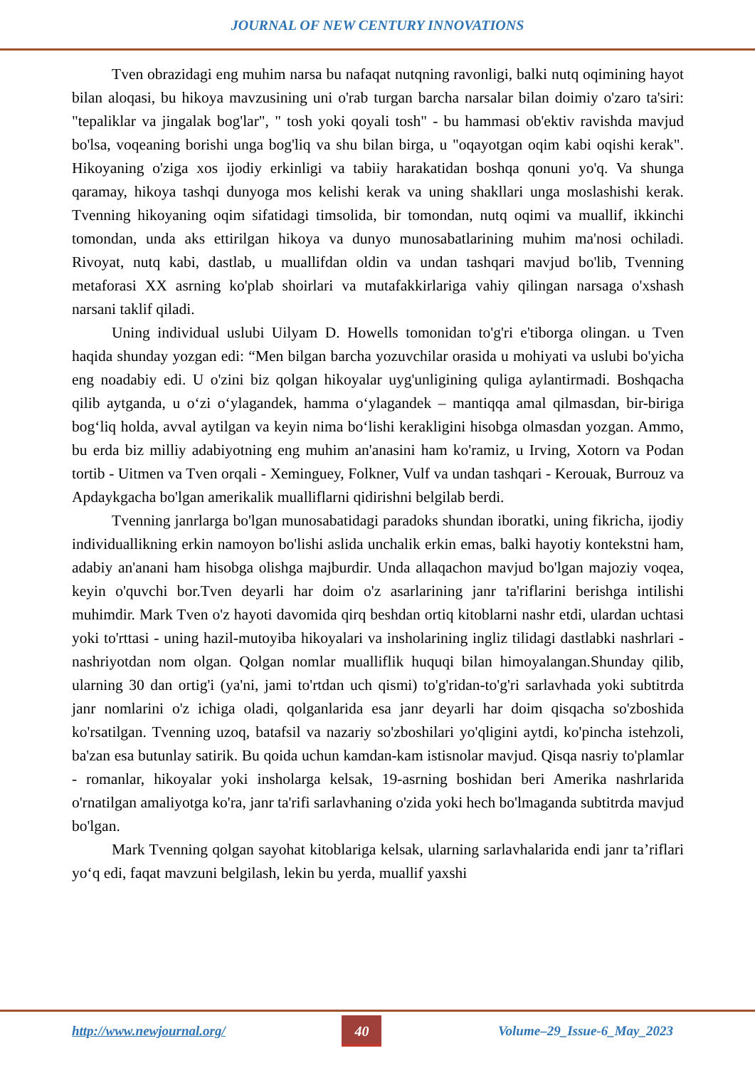JOURNAL OF NEW CENTURY INNOVATIONS
Tven obrazidagi eng muhim narsa bu nafaqat nutqning ravonligi, balki nutq oqimining hayot bilan aloqasi, bu hikoya mavzusining uni o'rab turgan barcha narsalar bilan doimiy o'zaro ta'siri: "tepaliklar va jingalak bog'lar", " tosh yoki qoyali tosh" - bu hammasi ob'ektiv ravishda mavjud bo'lsa, voqeaning borishi unga bog'liq va shu bilan birga, u "oqayotgan oqim kabi oqishi kerak". Hikoyaning o'ziga xos ijodiy erkinligi va tabiiy harakatidan boshqa qonuni yo'q. Va shunga qaramay, hikoya tashqi dunyoga mos kelishi kerak va uning shakllari unga moslashishi kerak. Tvenning hikoyaning oqim sifatidagi timsolida, bir tomondan, nutq oqimi va muallif, ikkinchi tomondan, unda aks ettirilgan hikoya va dunyo munosabatlarining muhim ma'nosi ochiladi. Rivoyat, nutq kabi, dastlab, u muallifdan oldin va undan tashqari mavjud bo'lib, Tvenning metaforasi XX asrning ko'plab shoirlari va mutafakkirlariga vahiy qilingan narsaga o'xshash narsani taklif qiladi.
Uning individual uslubi Uilyam D. Howells tomonidan to'g'ri e'tiborga olingan. u Tven haqida shunday yozgan edi: “Men bilgan barcha yozuvchilar orasida u mohiyati va uslubi bo'yicha eng noadabiy edi. U o'zini biz qolgan hikoyalar uyg'unligining quliga aylantirmadi. Boshqacha qilib aytganda, u o‘zi o‘ylagandek, hamma o‘ylagandek – mantiqqa amal qilmasdan, bir-biriga bog‘liq holda, avval aytilgan va keyin nima bo‘lishi kerakligini hisobga olmasdan yozgan. Ammo, bu erda biz milliy adabiyotning eng muhim an'anasini ham ko'ramiz, u Irving, Xotorn va Podan tortib - Uitmen va Tven orqali - Xeminguey, Folkner, Vulf va undan tashqari - Kerouak, Burrouz va Apdaykgacha bo'lgan amerikalik mualliflarni qidirishni belgilab berdi.
Tvenning janrlarga bo'lgan munosabatidagi paradoks shundan iboratki, uning fikricha, ijodiy individuallikning erkin namoyon bo'lishi aslida unchalik erkin emas, balki hayotiy kontekstni ham, adabiy an'anani ham hisobga olishga majburdir. Unda allaqachon mavjud bo'lgan majoziy voqea, keyin o'quvchi bor.Tven deyarli har doim o'z asarlarining janr ta'riflarini berishga intilishi muhimdir. Mark Tven o'z hayoti davomida qirq beshdan ortiq kitoblarni nashr etdi, ulardan uchtasi yoki to'rttasi - uning hazil-mutoyiba hikoyalari va insholarining ingliz tilidagi dastlabki nashrlari - nashriyotdan nom olgan. Qolgan nomlar mualliflik huquqi bilan himoyalangan.Shunday qilib, ularning 30 dan ortig'i (ya'ni, jami to'rtdan uch qismi) to'g'ridan-to'g'ri sarlavhada yoki subtitrda janr nomlarini o'z ichiga oladi, qolganlarida esa janr deyarli har doim qisqacha so'zboshida ko'rsatilgan. Tvenning uzoq, batafsil va nazariy so'zboshilari yo'qligini aytdi, ko'pincha istehzoli, ba'zan esa butunlay satirik. Bu qoida uchun kamdan-kam istisnolar mavjud. Qisqa nasriy to'plamlar - romanlar, hikoyalar yoki insholarga kelsak, 19-asrning boshidan beri Amerika nashrlarida o'rnatilgan amaliyotga ko'ra, janr ta'rifi sarlavhaning o'zida yoki hech bo'lmaganda subtitrda mavjud bo'lgan.
Mark Tvenning qolgan sayohat kitoblariga kelsak, ularning sarlavhalarida endi janr ta’riflari yo‘q edi, faqat mavzuni belgilash, lekin bu yerda, muallif yaxshi
http://www.newjournal.org/ 40 Volume–29_Issue-6_May_2023